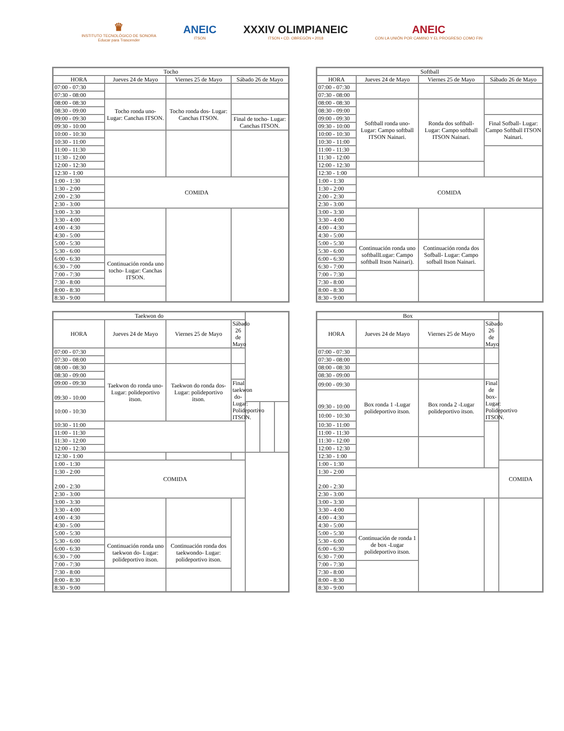♛
INSTITUTO TECNOLÓGICO DE SONORA
Educar para Trascender
ANEIC
ITSON
XXXIV OLIMPIANEIC
ITSON • CD. OBREGÓN • 2018
ANEIC
CON LA UNIÓN POR CAMINO Y EL PROGRESO COMO FIN
| Tocho | | | |
| --- | --- | --- | --- |
| HORA | Jueves 24 de Mayo | Viernes 25 de Mayo | Sábado 26 de Mayo |
| 07:00 - 07:30 | | | |
| 07:30 - 08:00 | | | |
| 08:00 - 08:30 | Tocho ronda uno- Lugar: Canchas ITSON. | Tocho ronda dos- Lugar: Canchas ITSON. | |
| 08:30 - 09:00 | | | |
| 09:00 - 09:30 | | | Final de tocho- Lugar: Canchas ITSON. |
| 09:30 - 10:00 | | | |
| 10:00 - 10:30 | | | |
| 10:30 - 11:00 | | | |
| 11:00 - 11:30 | | | |
| 11:30 - 12:00 | | | |
| 12:00 - 12:30 | | | |
| 12:30 - 1:00 | | | |
| 1:00 - 1:30 | COMIDA | | |
| 1:30 - 2:00 | | | |
| 2:00 - 2:30 | | | |
| 2:30 - 3:00 | | | |
| 3:00 - 3:30 | | | |
| 3:30 - 4:00 | | | |
| 4:00 - 4:30 | | | |
| 4:30 - 5:00 | | | |
| 5:00 - 5:30 | | | |
| 5:30 - 6:00 | | | |
| 6:00 - 6:30 | Continuación ronda uno tocho- Lugar: Canchas ITSON. | | |
| 6:30 - 7:00 | | | |
| 7:00 - 7:30 | | | |
| 7:30 - 8:00 | | | |
| 8:00 - 8:30 | | | |
| 8:30 - 9:00 | | | |
| Softball | | | |
| --- | --- | --- | --- |
| HORA | Jueves 24 de Mayo | Viernes 25 de Mayo | Sábado 26 de Mayo |
| 07:00 - 07:30 | | | |
| 07:30 - 08:00 | | | |
| 08:00 - 08:30 | Softball ronda uno- Lugar: Campo softball ITSON Nainari. | Ronda dos softball- Lugar: Campo softball ITSON Nainari. | |
| 08:30 - 09:00 | | | |
| 09:00 - 09:30 | | | Final Sofball- Lugar: Campo Softball ITSON Nainari. |
| 09:30 - 10:00 | | | |
| 10:00 - 10:30 | | | |
| 10:30 - 11:00 | | | |
| 11:00 - 11:30 | | | |
| 11:30 - 12:00 | | | |
| 12:00 - 12:30 | | | |
| 12:30 - 1:00 | | | |
| 1:00 - 1:30 | COMIDA | | |
| 1:30 - 2:00 | | | |
| 2:00 - 2:30 | | | |
| 2:30 - 3:00 | | | |
| 3:00 - 3:30 | | | |
| 3:30 - 4:00 | | | |
| 4:00 - 4:30 | | | |
| 4:30 - 5:00 | | | |
| 5:00 - 5:30 | Continuación ronda uno softballLugar: Campo softball Itson Nainari). | Continuación ronda dos Sofball- Lugar: Campo sofball Itson Nainari. | |
| 5:30 - 6:00 | | | |
| 6:00 - 6:30 | | | |
| 6:30 - 7:00 | | | |
| 7:00 - 7:30 | | | |
| 7:30 - 8:00 | | | |
| 8:00 - 8:30 | | | |
| 8:30 - 9:00 | | | |
| Taekwon do | | | | | | |
| --- | --- | --- | --- | --- | --- | --- |
| HORA | Jueves 24 de Mayo | Viernes 25 de Mayo | Sábado 26 de Mayo | | | |
| 07:00 - 07:30 | | | | | | |
| 07:30 - 08:00 | | | | | | |
| 08:00 - 08:30 | Taekwon do ronda uno- Lugar: polideportivo itson. | Taekwon do ronda dos- Lugar: polideportivo itson. | | | | |
| 08:30 - 09:00 | | | | | | |
| 09:00 - 09:30 | | | Final taekwon do- Lugar: Polideportivo ITSON. | | | |
| 09:30 - 10:00 | | | | | | |
| 10:00 - 10:30 | | | | | | |
| 10:30 - 11:00 | | | | | | |
| 11:00 - 11:30 | | | | | | |
| 11:30 - 12:00 | | | | | | |
| 12:00 - 12:30 | | | | | | |
| 12:30 - 1:00 | | | | | | |
| 1:00 - 1:30 | COMIDA | | | | | |
| 1:30 - 2:00 | | | | | | |
| 2:00 - 2:30 | | | | | | |
| 2:30 - 3:00 | | | | | | |
| 3:00 - 3:30 | | | | | | |
| 3:30 - 4:00 | | | | | | |
| 4:00 - 4:30 | | | | | | |
| 4:30 - 5:00 | | | | | | |
| 5:00 - 5:30 | | | | | | |
| 5:30 - 6:00 | Continuación ronda uno taekwon do- Lugar: polideportivo itson. | Continuación ronda dos taekwondo- Lugar: polideportivo itson. | | | | |
| 6:00 - 6:30 | | | | | | |
| 6:30 - 7:00 | | | | | | |
| 7:00 - 7:30 | | | | | | |
| 7:30 - 8:00 | | | | | | |
| 8:00 - 8:30 | | | | | | |
| 8:30 - 9:00 | | | | | | |
| Box | | | | |
| --- | --- | --- | --- | --- |
| HORA | Jueves 24 de Mayo | Viernes 25 de Mayo | Sábado 26 de Mayo | |
| 07:00 - 07:30 | | | | |
| 07:30 - 08:00 | | | | |
| 08:00 - 08:30 | | | | |
| 08:30 - 09:00 | | | | |
| 09:00 - 09:30 | Box ronda 1 -Lugar polideportivo itson. | Box ronda 2 -Lugar polideportivo itson. | Final de box- Lugar: Polideportivo ITSON. | |
| 09:30 - 10:00 | | | | |
| 10:00 - 10:30 | | | | |
| 10:30 - 11:00 | | | | |
| 11:00 - 11:30 | | | | |
| 11:30 - 12:00 | | | | |
| 12:00 - 12:30 | | | | |
| 12:30 - 1:00 | | | | |
| 1:00 - 1:30 | | | | COMIDA |
| 1:30 - 2:00 | | | | |
| 2:00 - 2:30 | | | | |
| 2:30 - 3:00 | | | | |
| 3:00 - 3:30 | | | | |
| 3:30 - 4:00 | | | | |
| 4:00 - 4:30 | | | | |
| 4:30 - 5:00 | | | | |
| 5:00 - 5:30 | Continuación de ronda 1 de box -Lugar polideportivo itson. | | | |
| 5:30 - 6:00 | | | | |
| 6:00 - 6:30 | | | | |
| 6:30 - 7:00 | | | | |
| 7:00 - 7:30 | | | | |
| 7:30 - 8:00 | | | | |
| 8:00 - 8:30 | | | | |
| 8:30 - 9:00 | | | | |